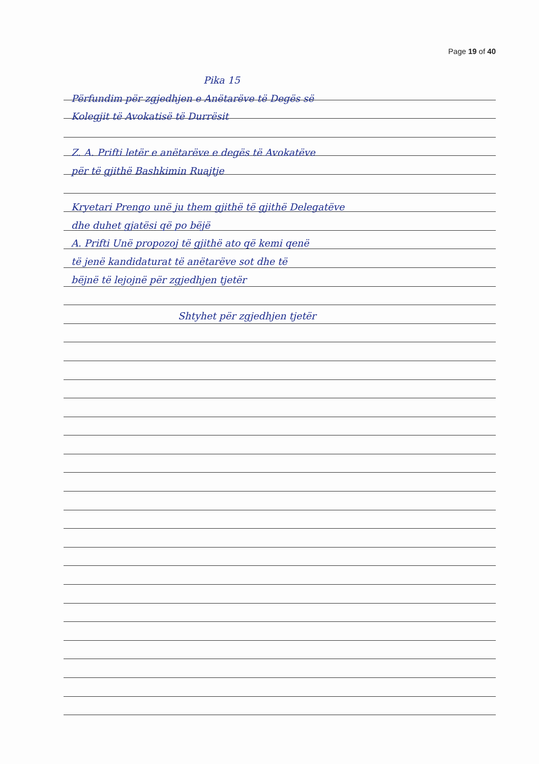Page 19 of 40
Pika 15
Përfundim për zgjedhjen e Anëtarëve të Degës së
Kolegjit të Avokatisë të Durrësit
Z. A. Prifti letër e anëtarëve e degës të Avokatëve
për të gjithë Bashkimin Ruajtje
Kryetari Prengo unë ju them gjithë të gjithë Delegatëve
dhe duhet gjatësi që po bëjë
A. Prifti Unë propozoj të gjithë ato që kemi qenë
të jenë kandidaturat të anëtarëve sot dhe të
bëjnë të lejojnë për zgjedhjen tjetër
Shtyhet për zgjedhjen tjetër